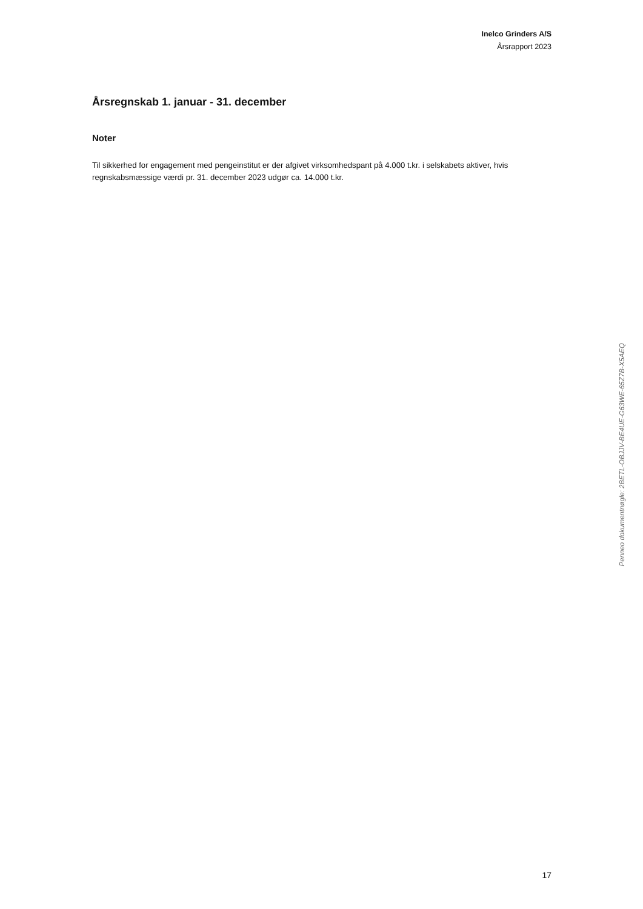Inelco Grinders A/S
Årsrapport 2023
Årsregnskab 1. januar - 31. december
Noter
Til sikkerhed for engagement med pengeinstitut er der afgivet virksomhedspant på 4.000 t.kr. i selskabets aktiver, hvis regnskabsmæssige værdi pr. 31. december 2023 udgør ca. 14.000 t.kr.
17
Penneo dokumentnøgle: 2BETL-OBJJV-BE4UE-G63WE-65Z7B-X5AEQ